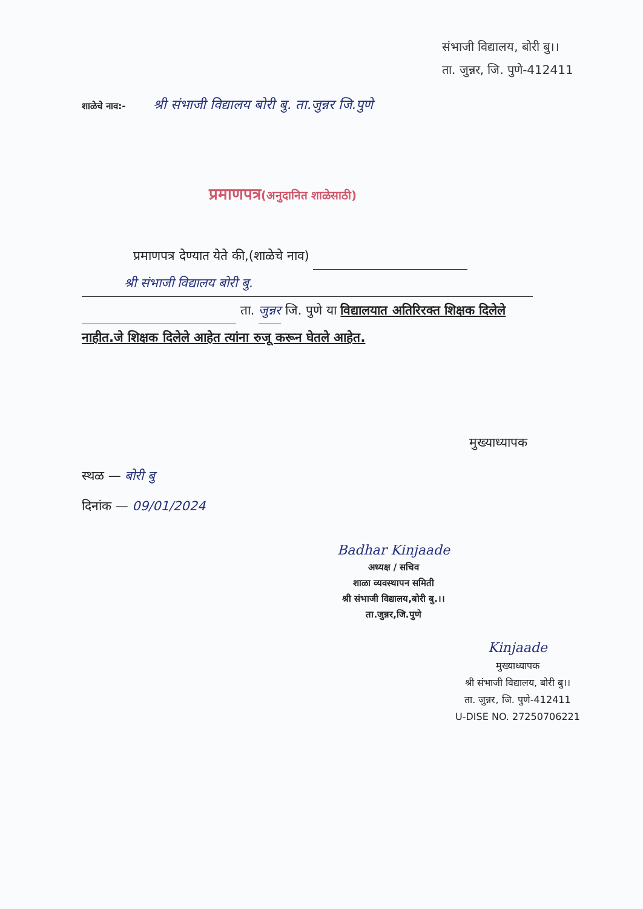संभाजी विद्यालय, बोरी बु।।
ता. जुन्नर, जि. पुणे-412411
शाळेचे नाव:- श्री संभाजी विद्यालय बोरी बु. ता.जुन्नर जि.पुणे
प्रमाणपत्र(अनुदानित शाळेसाठी)
प्रमाणपत्र देण्यात येते की,(शाळेचे नाव)
श्री संभाजी विद्यालय बोरी बु.
ता. जुन्नर जि. पुणे या विद्यालयात अतिरिरक्त शिक्षक दिलेले नाहीत.जे शिक्षक दिलेले आहेत त्यांना रुजू करून घेतले आहेत.
मुख्याध्यापक
स्थळ — बोरी बु
दिनांक — 09/01/2024
Badhar Kinjaade
अध्यक्ष / सचिव
शाळा व्यवस्थापन समिती
श्री संभाजी विद्यालय,बोरी बु.।।
ता.जुन्नर,जि.पुणे
Kinjaade
मुख्याध्यापक
श्री संभाजी विद्यालय, बोरी बु।।
ता. जुन्नर, जि. पुणे-412411
U-DISE NO. 27250706221